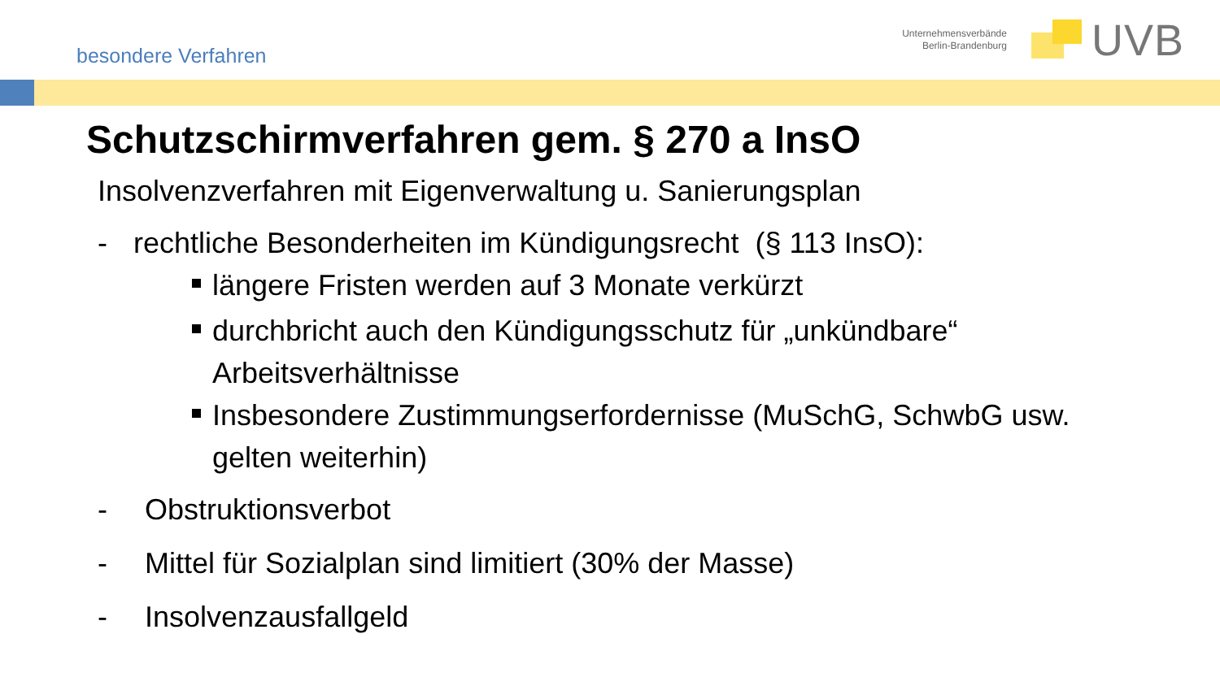besondere Verfahren
Unternehmensverbände
Berlin-Brandenburg
UVB
Schutzschirmverfahren gem. § 270 a InsO
Insolvenzverfahren mit Eigenverwaltung u. Sanierungsplan
- rechtliche Besonderheiten im Kündigungsrecht (§ 113 InsO):
längere Fristen werden auf 3 Monate verkürzt
durchbricht auch den Kündigungsschutz für „unkündbare“
Arbeitsverhältnisse
Insbesondere Zustimmungserfordernisse (MuSchG, SchwbG usw.
gelten weiterhin)
- Obstruktionsverbot
- Mittel für Sozialplan sind limitiert (30% der Masse)
- Insolvenzausfallgeld